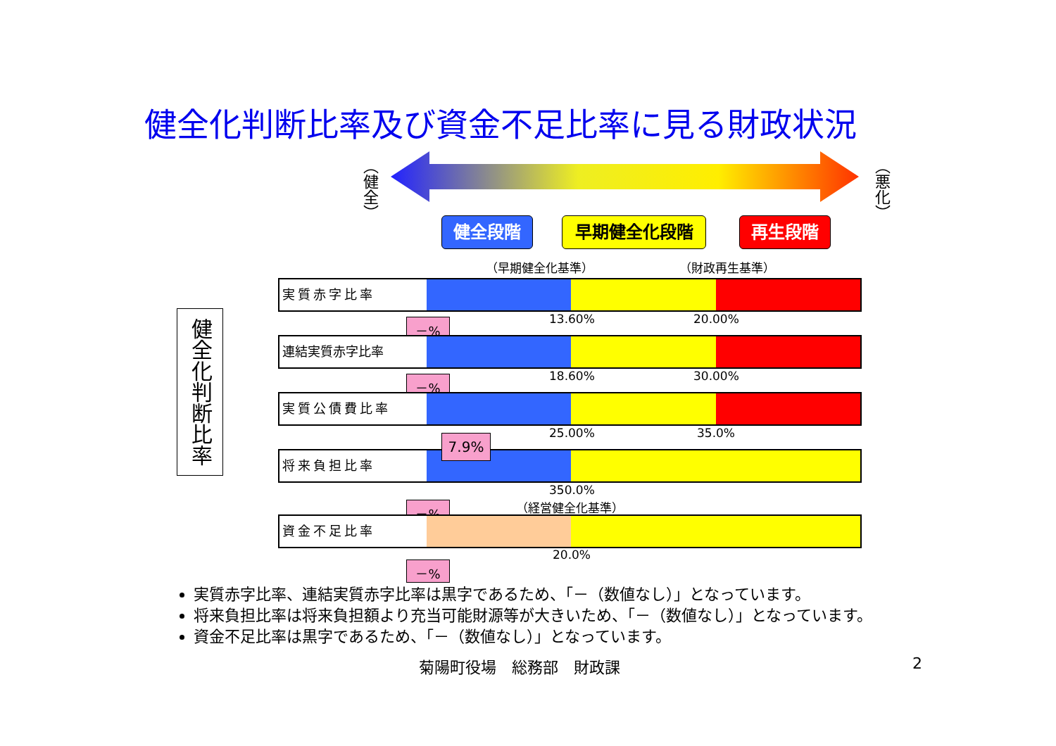健全化判断比率及び資金不足比率に見る財政状況
（健全）
（悪化）
健全段階 早期健全化段階 再生段階
（早期健全化基準） （財政再生基準）
健全化判断比率
実質赤字比率
－% 13.60% 20.00%
連結実質赤字比率
－% 18.60% 30.00%
実質公債費比率
25.00% 35.0%
将来負担比率
7.9%
－%
350.0%
（経営健全化基準）
資金不足比率
－%
20.0%
実質赤字比率、連結実質赤字比率は黒字であるため、「－（数値なし）」となっています。
将来負担比率は将来負担額より充当可能財源等が大きいため、「－（数値なし）」となっています。
資金不足比率は黒字であるため、「－（数値なし）」となっています。
菊陽町役場　総務部　財政課 2